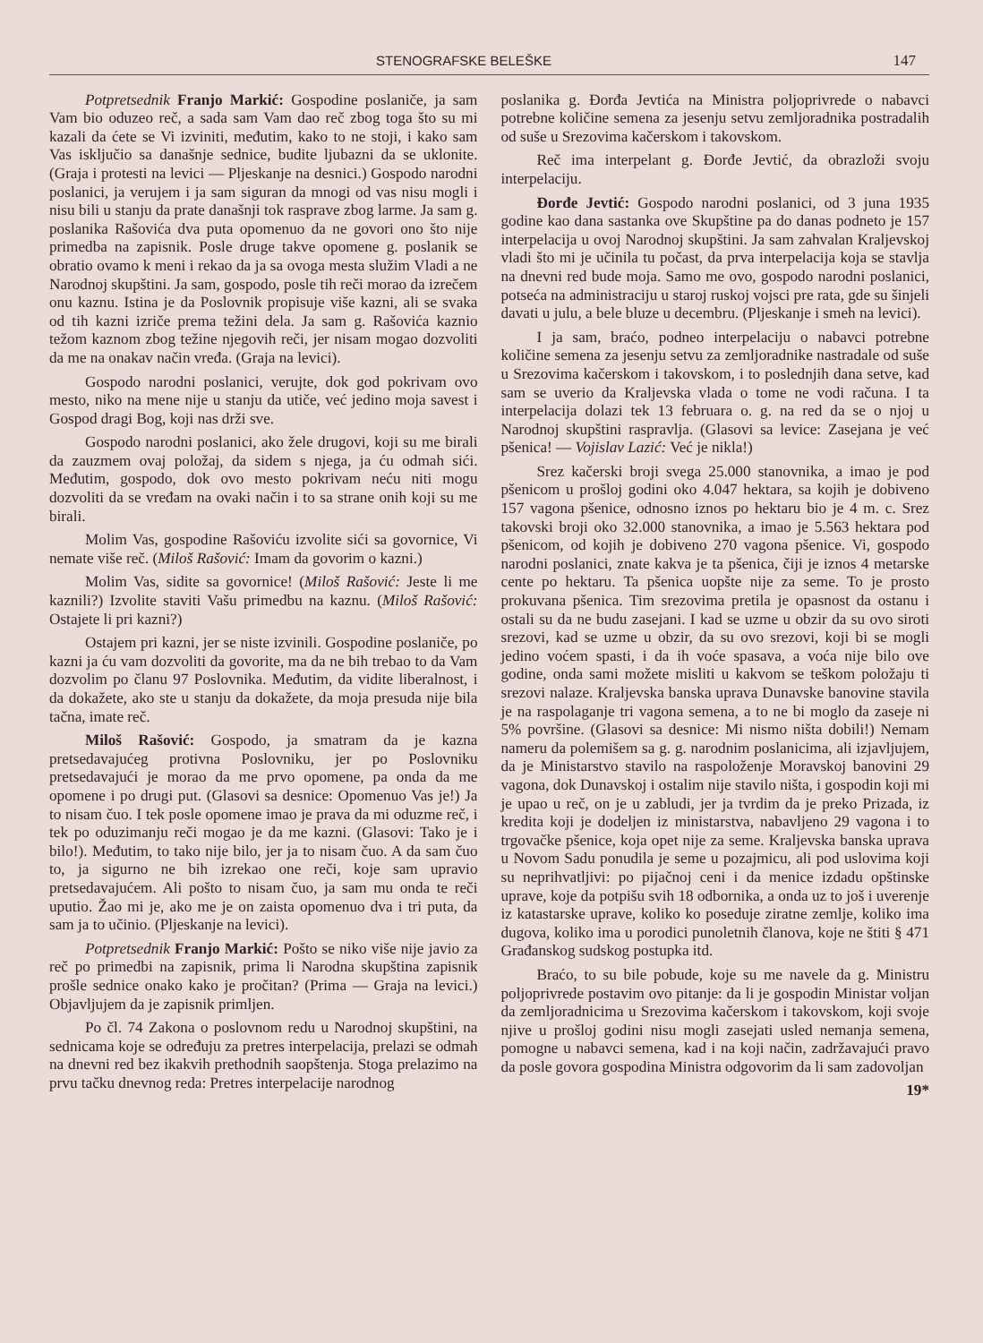STENOGRAFSKE BELEŠKE 147
Potpretsednik Franjo Markić: Gospodine poslaniče, ja sam Vam bio oduzeo reč, a sada sam Vam dao reč zbog toga što su mi kazali da ćete se Vi izviniti, međutim, kako to ne stoji, i kako sam Vas isključio sa današnje sednice, budite ljubazni da se uklonite. (Graja i protesti na levici — Pljeskanje na desnici.) Gospodo narodni poslanici, ja verujem i ja sam siguran da mnogi od vas nisu mogli i nisu bili u stanju da prate današnji tok rasprave zbog larme. Ja sam g. poslanika Rašovića dva puta opomenuo da ne govori ono što nije primedba na zapisnik. Posle druge takve opomene g. poslanik se obratio ovamo k meni i rekao da ja sa ovoga mesta služim Vladi a ne Narodnoj skupštini. Ja sam, gospodo, posle tih reči morao da izrečem onu kaznu. Istina je da Poslovnik propisuje više kazni, ali se svaka od tih kazni izriče prema težini dela. Ja sam g. Rašovića kaznio težom kaznom zbog težine njegovih reči, jer nisam mogao dozvoliti da me na onakav način vređa. (Graja na levici).
Gospodo narodni poslanici, verujte, dok god pokrivam ovo mesto, niko na mene nije u stanju da utiče, već jedino moja savest i Gospod dragi Bog, koji nas drži sve.
Gospodo narodni poslanici, ako žele drugovi, koji su me birali da zauzmem ovaj položaj, da sidem s njega, ja ću odmah sići. Međutim, gospodo, dok ovo mesto pokrivam neću niti mogu dozvoliti da se vređam na ovaki način i to sa strane onih koji su me birali.
Molim Vas, gospodine Rašoviću izvolite sići sa govornice, Vi nemate više reč. (Miloš Rašović: Imam da govorim o kazni.)
Molim Vas, sidite sa govornice! (Miloš Rašović: Jeste li me kaznili?) Izvolite staviti Vašu primedbu na kaznu. (Miloš Rašović: Ostajete li pri kazni?)
Ostajem pri kazni, jer se niste izvinili. Gospodine poslaniče, po kazni ja ću vam dozvoliti da govorite, ma da ne bih trebao to da Vam dozvolim po članu 97 Poslovnika. Međutim, da vidite liberalnost, i da dokažete, ako ste u stanju da dokažete, da moja presuda nije bila tačna, imate reč.
Miloš Rašović: Gospodo, ja smatram da je kazna pretsedavajućeg protivna Poslovniku, jer po Poslovniku pretsedavajući je morao da me prvo opomene, pa onda da me opomene i po drugi put. (Glasovi sa desnice: Opomenuo Vas je!) Ja to nisam čuo. I tek posle opomene imao je prava da mi oduzme reč, i tek po oduzimanju reči mogao je da me kazni. (Glasovi: Tako je i bilo!). Međutim, to tako nije bilo, jer ja to nisam čuo. A da sam čuo to, ja sigurno ne bih izrekao one reči, koje sam upravio pretsedavajućem. Ali pošto to nisam čuo, ja sam mu onda te reči uputio. Žao mi je, ako me je on zaista opomenuo dva i tri puta, da sam ja to učinio. (Pljeskanje na levici).
Potpretsednik Franjo Markić: Pošto se niko više nije javio za reč po primedbi na zapisnik, prima li Narodna skupština zapisnik prošle sednice onako kako je pročitan? (Prima — Graja na levici.) Objavljujem da je zapisnik primljen.
Po čl. 74 Zakona o poslovnom redu u Narodnoj skupštini, na sednicama koje se određuju za pretres interpelacija, prelazi se odmah na dnevni red bez ikakvih prethodnih saopštenja. Stoga prelazimo na prvu tačku dnevnog reda: Pretres interpelacije narodnog
poslanika g. Đorđa Jevtića na Ministra poljoprivrede o nabavci potrebne količine semena za jesenju setvu zemljoradnika postradalih od suše u Srezovima kačerskom i takovskom.
Reč ima interpelant g. Đorđe Jevtić, da obrazloži svoju interpelaciju.
Đorđe Jevtić: Gospodo narodni poslanici, od 3 juna 1935 godine kao dana sastanka ove Skupštine pa do danas podneto je 157 interpelacija u ovoj Narodnoj skupštini. Ja sam zahvalan Kraljevskoj vladi što mi je učinila tu počast, da prva interpelacija koja se stavlja na dnevni red bude moja. Samo me ovo, gospodo narodni poslanici, potseća na administraciju u staroj ruskoj vojsci pre rata, gde su šinjeli davati u julu, a bele bluze u decembru. (Pljeskanje i smeh na levici).
I ja sam, braćo, podneo interpelaciju o nabavci potrebne količine semena za jesenju setvu za zemljoradnike nastradale od suše u Srezovima kačerskom i takovskom, i to poslednjih dana setve, kad sam se uverio da Kraljevska vlada o tome ne vodi računa. I ta interpelacija dolazi tek 13 februara o. g. na red da se o njoj u Narodnoj skupštini raspravlja. (Glasovi sa levice: Zasejana je već pšenica! — Vojislav Lazić: Već je nikla!)
Srez kačerski broji svega 25.000 stanovnika, a imao je pod pšenicom u prošloj godini oko 4.047 hektara, sa kojih je dobiveno 157 vagona pšenice, odnosno iznos po hektaru bio je 4 m. c. Srez takovski broji oko 32.000 stanovnika, a imao je 5.563 hektara pod pšenicom, od kojih je dobiveno 270 vagona pšenice. Vi, gospodo narodni poslanici, znate kakva je ta pšenica, čiji je iznos 4 metarske cente po hektaru. Ta pšenica uopšte nije za seme. To je prosto prokuvana pšenica. Tim srezovima pretila je opasnost da ostanu i ostali su da ne budu zasejani. I kad se uzme u obzir da su ovo siroti srezovi, kad se uzme u obzir, da su ovo srezovi, koji bi se mogli jedino voćem spasti, i da ih voće spasava, a voća nije bilo ove godine, onda sami možete misliti u kakvom se teškom položaju ti srezovi nalaze. Kraljevska banska uprava Dunavske banovine stavila je na raspolaganje tri vagona semena, a to ne bi moglo da zaseje ni 5% površine. (Glasovi sa desnice: Mi nismo ništa dobili!) Nemam nameru da polemišem sa g. g. narodnim poslanicima, ali izjavljujem, da je Ministarstvo stavilo na raspoloženje Moravskoj banovini 29 vagona, dok Dunavskoj i ostalim nije stavilo ništa, i gospodin koji mi je upao u reč, on je u zabludi, jer ja tvrdim da je preko Prizada, iz kredita koji je dodeljen iz ministarstva, nabavljeno 29 vagona i to trgovačke pšenice, koja opet nije za seme. Kraljevska banska uprava u Novom Sadu ponudila je seme u pozajmicu, ali pod uslovima koji su neprihvatljivi: po pijačnoj ceni i da menice izdadu opštinske uprave, koje da potpišu svih 18 odbornika, a onda uz to još i uverenje iz katastarske uprave, koliko ko poseduje ziratne zemlje, koliko ima dugova, koliko ima u porodici punoletnih članova, koje ne štiti § 471 Građanskog sudskog postupka itd.
Braćo, to su bile pobude, koje su me navele da g. Ministru poljoprivrede postavim ovo pitanje: da li je gospodin Ministar voljan da zemljoradnicima u Srezovima kačerskom i takovskom, koji svoje njive u prošloj godini nisu mogli zasejati usled nemanja semena, pomogne u nabavci semena, kad i na koji način, zadržavajući pravo da posle govora gospodina Ministra odgovorim da li sam zadovoljan
19*